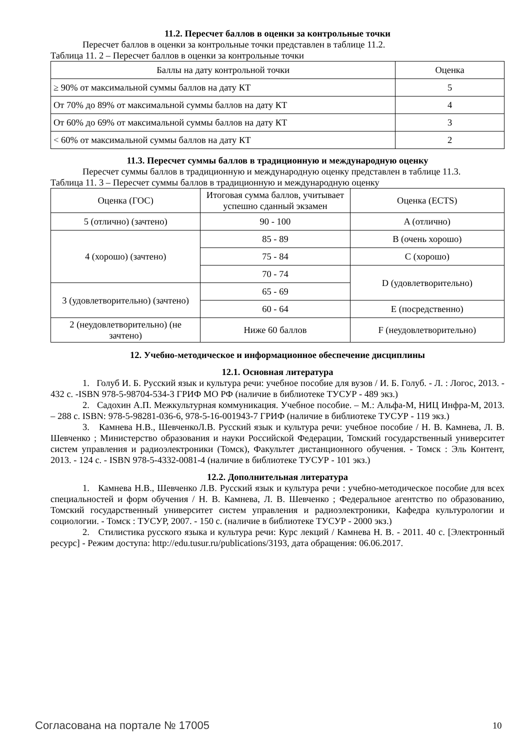11.2. Пересчет баллов в оценки за контрольные точки
Пересчет баллов в оценки за контрольные точки представлен в таблице 11.2.
Таблица 11. 2 – Пересчет баллов в оценки за контрольные точки
| Баллы на дату контрольной точки | Оценка |
| ≥ 90% от максимальной суммы баллов на дату КТ | 5 |
| От 70% до 89% от максимальной суммы баллов на дату КТ | 4 |
| От 60% до 69% от максимальной суммы баллов на дату КТ | 3 |
| < 60% от максимальной суммы баллов на дату КТ | 2 |
11.3. Пересчет суммы баллов в традиционную и международную оценку
Пересчет суммы баллов в традиционную и международную оценку представлен в таблице 11.3.
Таблица 11. 3 – Пересчет суммы баллов в традиционную и международную оценку
| Оценка (ГОС) | Итоговая сумма баллов, учитывает успешно сданный экзамен | Оценка (ECTS) |
| 5 (отлично) (зачтено) | 90 - 100 | A (отлично) |
| 4 (хорошо) (зачтено) | 85 - 89 | B (очень хорошо) |
| | 75 - 84 | C (хорошо) |
| | 70 - 74 | D (удовлетворительно) |
| 3 (удовлетворительно) (зачтено) | 65 - 69 | |
| | 60 - 64 | E (посредственно) |
| 2 (неудовлетворительно) (не зачтено) | Ниже 60 баллов | F (неудовлетворительно) |
12. Учебно-методическое и информационное обеспечение дисциплины
12.1. Основная литература
1. Голуб И. Б. Русский язык и культура речи: учебное пособие для вузов / И. Б. Голуб. - Л. : Логос, 2013. - 432 с. -ISBN 978-5-98704-534-3 ГРИФ МО РФ (наличие в библиотеке ТУСУР - 489 экз.)
2. Садохин А.П. Межкультурная коммуникация. Учебное пособие. – М.: Альфа-М, НИЦ Инфра-М, 2013. – 288 с. ISBN: 978-5-98281-036-6, 978-5-16-001943-7 ГРИФ (наличие в библиотеке ТУСУР - 119 экз.)
3. Камнева Н.В., ШевченкоЛ.В. Русский язык и культура речи: учебное пособие / Н. В. Камнева, Л. В. Шевченко ; Министерство образования и науки Российской Федерации, Томский государственный университет систем управления и радиоэлектроники (Томск), Факультет дистанционного обучения. - Томск : Эль Контент, 2013. - 124 с. - ISBN 978-5-4332-0081-4 (наличие в библиотеке ТУСУР - 101 экз.)
12.2. Дополнительная литература
1. Камнева Н.В., Шевченко Л.В. Русский язык и культура речи : учебно-методическое пособие для всех специальностей и форм обучения / Н. В. Камнева, Л. В. Шевченко ; Федеральное агентство по образованию, Томский государственный университет систем управления и радиоэлектроники, Кафедра культурологии и социологии. - Томск : ТУСУР, 2007. - 150 с. (наличие в библиотеке ТУСУР - 2000 экз.)
2. Стилистика русского языка и культура речи: Курс лекций / Камнева Н. В. - 2011. 40 с. [Электронный ресурс] - Режим доступа: http://edu.tusur.ru/publications/3193, дата обращения: 06.06.2017.
Согласована на портале № 17005 10